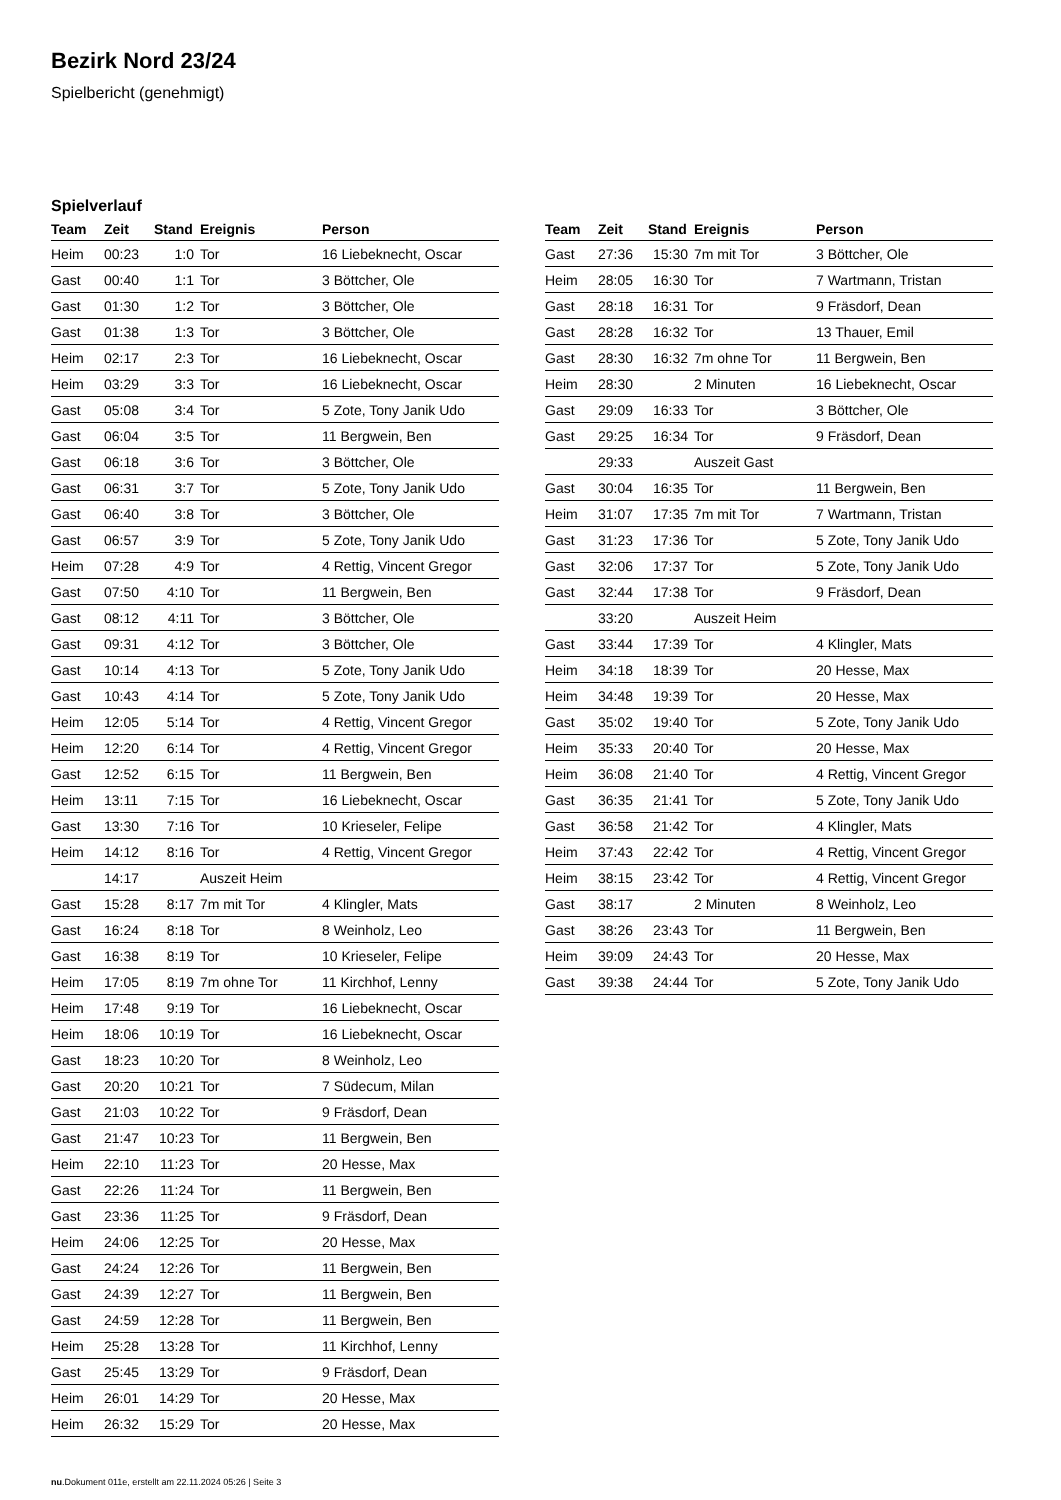Bezirk Nord 23/24
Spielbericht (genehmigt)
Spielverlauf
| Team | Zeit | Stand | Ereignis | Person |
| --- | --- | --- | --- | --- |
| Heim | 00:23 | 1:0 | Tor | 16 Liebeknecht, Oscar |
| Gast | 00:40 | 1:1 | Tor | 3 Böttcher, Ole |
| Gast | 01:30 | 1:2 | Tor | 3 Böttcher, Ole |
| Gast | 01:38 | 1:3 | Tor | 3 Böttcher, Ole |
| Heim | 02:17 | 2:3 | Tor | 16 Liebeknecht, Oscar |
| Heim | 03:29 | 3:3 | Tor | 16 Liebeknecht, Oscar |
| Gast | 05:08 | 3:4 | Tor | 5 Zote, Tony Janik Udo |
| Gast | 06:04 | 3:5 | Tor | 11 Bergwein, Ben |
| Gast | 06:18 | 3:6 | Tor | 3 Böttcher, Ole |
| Gast | 06:31 | 3:7 | Tor | 5 Zote, Tony Janik Udo |
| Gast | 06:40 | 3:8 | Tor | 3 Böttcher, Ole |
| Gast | 06:57 | 3:9 | Tor | 5 Zote, Tony Janik Udo |
| Heim | 07:28 | 4:9 | Tor | 4 Rettig, Vincent Gregor |
| Gast | 07:50 | 4:10 | Tor | 11 Bergwein, Ben |
| Gast | 08:12 | 4:11 | Tor | 3 Böttcher, Ole |
| Gast | 09:31 | 4:12 | Tor | 3 Böttcher, Ole |
| Gast | 10:14 | 4:13 | Tor | 5 Zote, Tony Janik Udo |
| Gast | 10:43 | 4:14 | Tor | 5 Zote, Tony Janik Udo |
| Heim | 12:05 | 5:14 | Tor | 4 Rettig, Vincent Gregor |
| Heim | 12:20 | 6:14 | Tor | 4 Rettig, Vincent Gregor |
| Gast | 12:52 | 6:15 | Tor | 11 Bergwein, Ben |
| Heim | 13:11 | 7:15 | Tor | 16 Liebeknecht, Oscar |
| Gast | 13:30 | 7:16 | Tor | 10 Krieseler, Felipe |
| Heim | 14:12 | 8:16 | Tor | 4 Rettig, Vincent Gregor |
| | 14:17 | | Auszeit Heim | |
| Gast | 15:28 | 8:17 | 7m mit Tor | 4 Klingler, Mats |
| Gast | 16:24 | 8:18 | Tor | 8 Weinholz, Leo |
| Gast | 16:38 | 8:19 | Tor | 10 Krieseler, Felipe |
| Heim | 17:05 | 8:19 | 7m ohne Tor | 11 Kirchhof, Lenny |
| Heim | 17:48 | 9:19 | Tor | 16 Liebeknecht, Oscar |
| Heim | 18:06 | 10:19 | Tor | 16 Liebeknecht, Oscar |
| Gast | 18:23 | 10:20 | Tor | 8 Weinholz, Leo |
| Gast | 20:20 | 10:21 | Tor | 7 Südecum, Milan |
| Gast | 21:03 | 10:22 | Tor | 9 Fräsdorf, Dean |
| Gast | 21:47 | 10:23 | Tor | 11 Bergwein, Ben |
| Heim | 22:10 | 11:23 | Tor | 20 Hesse, Max |
| Gast | 22:26 | 11:24 | Tor | 11 Bergwein, Ben |
| Gast | 23:36 | 11:25 | Tor | 9 Fräsdorf, Dean |
| Heim | 24:06 | 12:25 | Tor | 20 Hesse, Max |
| Gast | 24:24 | 12:26 | Tor | 11 Bergwein, Ben |
| Gast | 24:39 | 12:27 | Tor | 11 Bergwein, Ben |
| Gast | 24:59 | 12:28 | Tor | 11 Bergwein, Ben |
| Heim | 25:28 | 13:28 | Tor | 11 Kirchhof, Lenny |
| Gast | 25:45 | 13:29 | Tor | 9 Fräsdorf, Dean |
| Heim | 26:01 | 14:29 | Tor | 20 Hesse, Max |
| Heim | 26:32 | 15:29 | Tor | 20 Hesse, Max |
| Team | Zeit | Stand | Ereignis | Person |
| --- | --- | --- | --- | --- |
| Gast | 27:36 | 15:30 | 7m mit Tor | 3 Böttcher, Ole |
| Heim | 28:05 | 16:30 | Tor | 7 Wartmann, Tristan |
| Gast | 28:18 | 16:31 | Tor | 9 Fräsdorf, Dean |
| Gast | 28:28 | 16:32 | Tor | 13 Thauer, Emil |
| Gast | 28:30 | 16:32 | 7m ohne Tor | 11 Bergwein, Ben |
| Heim | 28:30 | | 2 Minuten | 16 Liebeknecht, Oscar |
| Gast | 29:09 | 16:33 | Tor | 3 Böttcher, Ole |
| Gast | 29:25 | 16:34 | Tor | 9 Fräsdorf, Dean |
| | 29:33 | | Auszeit Gast | |
| Gast | 30:04 | 16:35 | Tor | 11 Bergwein, Ben |
| Heim | 31:07 | 17:35 | 7m mit Tor | 7 Wartmann, Tristan |
| Gast | 31:23 | 17:36 | Tor | 5 Zote, Tony Janik Udo |
| Gast | 32:06 | 17:37 | Tor | 5 Zote, Tony Janik Udo |
| Gast | 32:44 | 17:38 | Tor | 9 Fräsdorf, Dean |
| | 33:20 | | Auszeit Heim | |
| Gast | 33:44 | 17:39 | Tor | 4 Klingler, Mats |
| Heim | 34:18 | 18:39 | Tor | 20 Hesse, Max |
| Heim | 34:48 | 19:39 | Tor | 20 Hesse, Max |
| Gast | 35:02 | 19:40 | Tor | 5 Zote, Tony Janik Udo |
| Heim | 35:33 | 20:40 | Tor | 20 Hesse, Max |
| Heim | 36:08 | 21:40 | Tor | 4 Rettig, Vincent Gregor |
| Gast | 36:35 | 21:41 | Tor | 5 Zote, Tony Janik Udo |
| Gast | 36:58 | 21:42 | Tor | 4 Klingler, Mats |
| Heim | 37:43 | 22:42 | Tor | 4 Rettig, Vincent Gregor |
| Heim | 38:15 | 23:42 | Tor | 4 Rettig, Vincent Gregor |
| Gast | 38:17 | | 2 Minuten | 8 Weinholz, Leo |
| Gast | 38:26 | 23:43 | Tor | 11 Bergwein, Ben |
| Heim | 39:09 | 24:43 | Tor | 20 Hesse, Max |
| Gast | 39:38 | 24:44 | Tor | 5 Zote, Tony Janik Udo |
nu.Dokument 011e, erstellt am 22.11.2024 05:26 | Seite 3